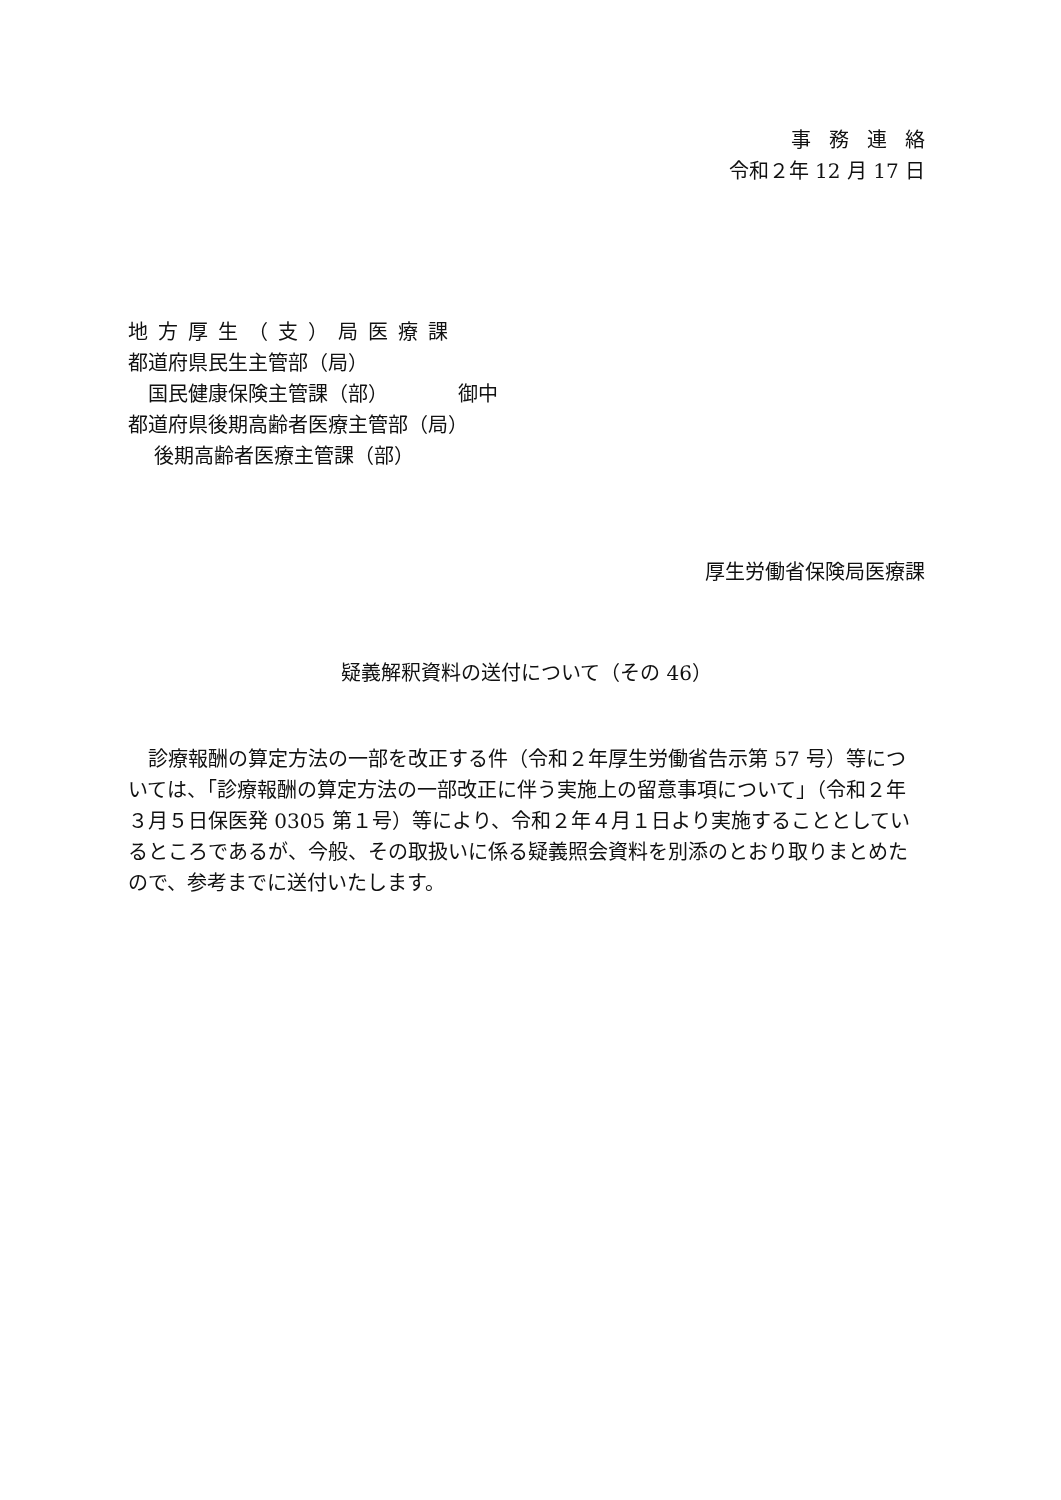事務連絡
令和２年 12 月 17 日
地方厚生（支）局医療課
都道府県民生主管部（局）
　国民健康保険主管課（部）　　　　御中
都道府県後期高齢者医療主管部（局）
　 後期高齢者医療主管課（部）
厚生労働省保険局医療課
疑義解釈資料の送付について（その 46）
　診療報酬の算定方法の一部を改正する件（令和２年厚生労働省告示第 57 号）等については、「診療報酬の算定方法の一部改正に伴う実施上の留意事項について」（令和２年３月５日保医発 0305 第１号）等により、令和２年４月１日より実施することとしているところであるが、今般、その取扱いに係る疑義照会資料を別添のとおり取りまとめたので、参考までに送付いたします。